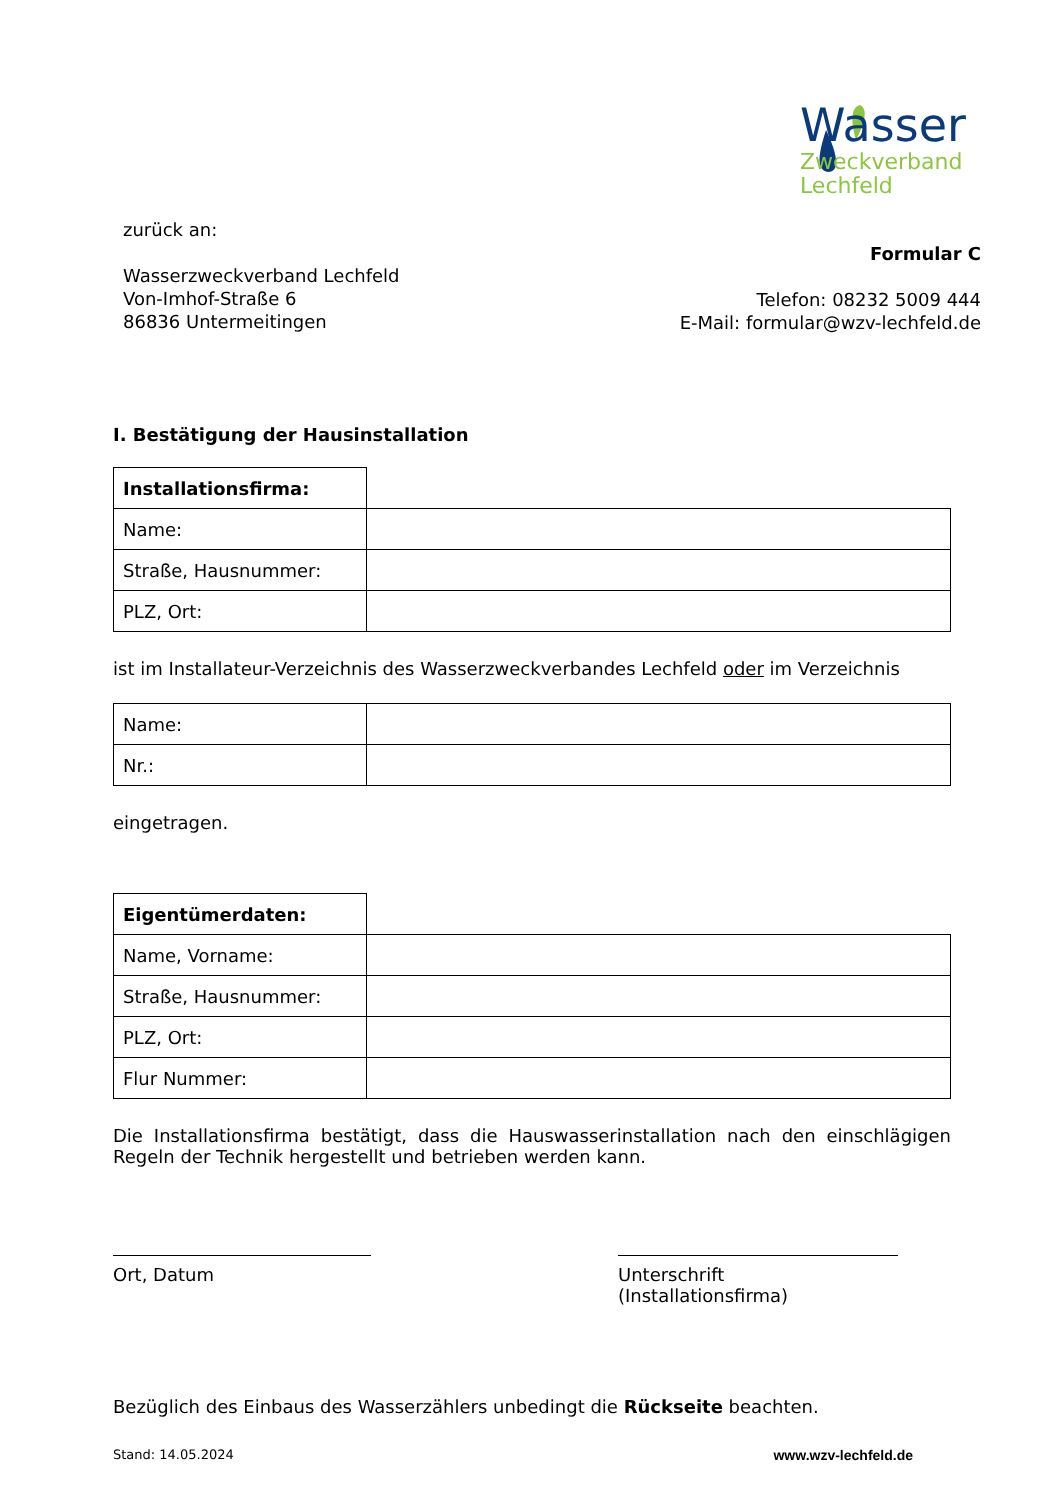Wasser
Zweckverband
Lechfeld
zurück an:
Wasserzweckverband Lechfeld
Von-Imhof-Straße 6
86836 Untermeitingen
Formular C
Telefon: 08232 5009 444
E-Mail: formular@wzv-lechfeld.de
I. Bestätigung der Hausinstallation
| Installationsfirma: | |
| Name: | |
| Straße, Hausnummer: | |
| PLZ, Ort: | |
ist im Installateur-Verzeichnis des Wasserzweckverbandes Lechfeld oder im Verzeichnis
| Name: | |
| Nr.: | |
eingetragen.
| Eigentümerdaten: | |
| Name, Vorname: | |
| Straße, Hausnummer: | |
| PLZ, Ort: | |
| Flur Nummer: | |
Die Installationsfirma bestätigt, dass die Hauswasserinstallation nach den einschlägigen Regeln der Technik hergestellt und betrieben werden kann.
Ort, Datum Unterschrift (Installationsfirma)
Bezüglich des Einbaus des Wasserzählers unbedingt die Rückseite beachten.
Stand: 14.05.2024 www.wzv-lechfeld.de